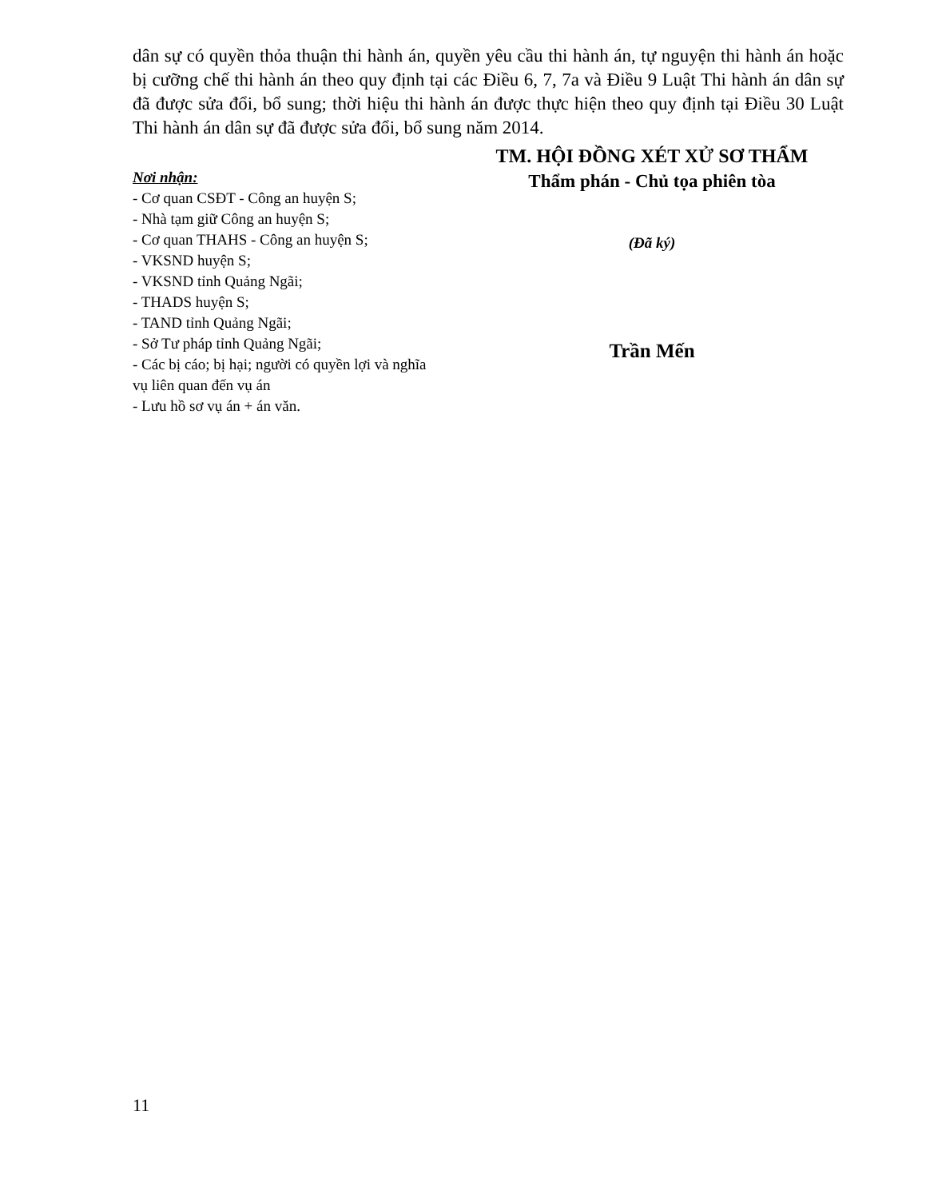dân sự có quyền thỏa thuận thi hành án, quyền yêu cầu thi hành án, tự nguyện thi hành án hoặc bị cưỡng chế thi hành án theo quy định tại các Điều 6, 7, 7a và Điều 9 Luật Thi hành án dân sự đã được sửa đổi, bổ sung; thời hiệu thi hành án được thực hiện theo quy định tại Điều 30 Luật Thi hành án dân sự đã được sửa đổi, bổ sung năm 2014.
Nơi nhận:
- Cơ quan CSĐT - Công an huyện S;
- Nhà tạm giữ Công an huyện S;
- Cơ quan THAHS - Công an huyện S;
- VKSND huyện S;
- VKSND tỉnh Quảng Ngãi;
- THADS huyện S;
- TAND tỉnh Quảng Ngãi;
- Sở Tư pháp tỉnh Quảng Ngãi;
- Các bị cáo; bị hại; người có quyền lợi và nghĩa vụ liên quan đến vụ án
- Lưu hồ sơ vụ án + án văn.
TM. HỘI ĐỒNG XÉT XỬ SƠ THẨM
Thẩm phán - Chủ tọa phiên tòa
(Đã ký)
Trần Mến
11